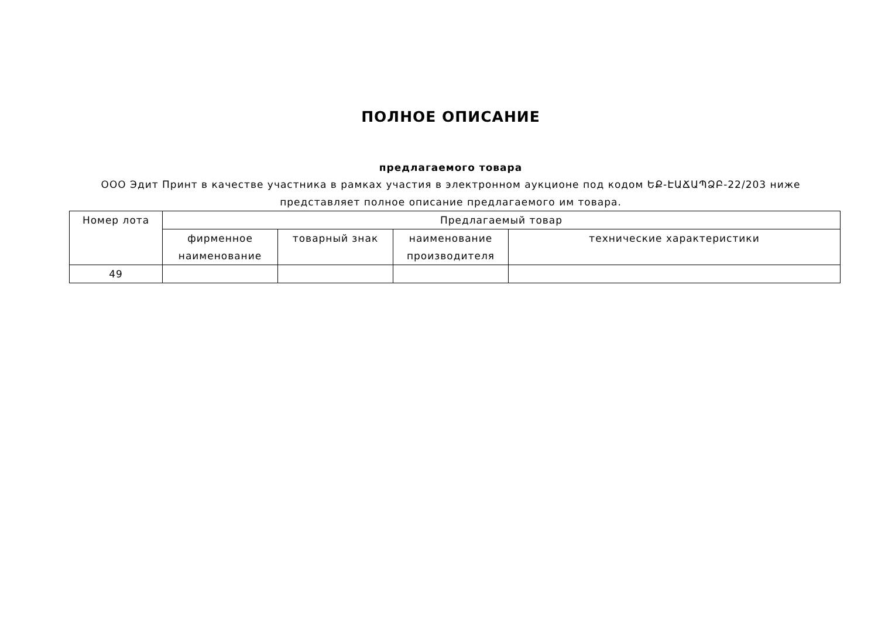ПОЛНОЕ ОПИСАНИЕ
предлагаемого товара
ООО Эдит Принт в качестве участника в рамках участия в электронном аукционе под кодом ԵՔ-ԷԱՃԱՊՁԲ-22/203 ниже представляет полное описание предлагаемого им товара.
| Номер лота | Предлагаемый товар | | | |
| | фирменное наименование | товарный знак | наименование производителя | технические характеристики |
| 49 | | | | |